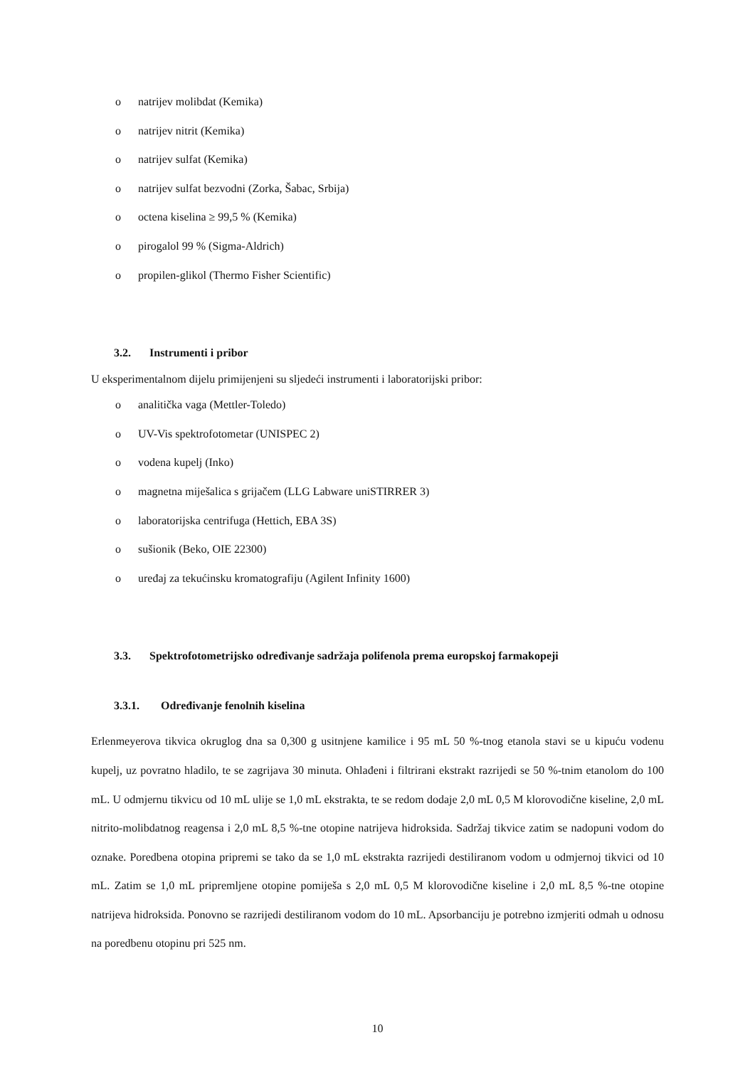o natrijev molibdat (Kemika)
o natrijev nitrit (Kemika)
o natrijev sulfat (Kemika)
o natrijev sulfat bezvodni (Zorka, Šabac, Srbija)
o octena kiselina ≥ 99,5 % (Kemika)
o pirogalol 99 % (Sigma-Aldrich)
o propilen-glikol (Thermo Fisher Scientific)
3.2. Instrumenti i pribor
U eksperimentalnom dijelu primijenjeni su sljedeći instrumenti i laboratorijski pribor:
o analitička vaga (Mettler-Toledo)
o UV-Vis spektrofotometar (UNISPEC 2)
o vodena kupelj (Inko)
o magnetna miješalica s grijačem (LLG Labware uniSTIRRER 3)
o laboratorijska centrifuga (Hettich, EBA 3S)
o sušionik (Beko, OIE 22300)
o uređaj za tekućinsku kromatografiju (Agilent Infinity 1600)
3.3. Spektrofotometrijsko određivanje sadržaja polifenola prema europskoj farmakopeji
3.3.1. Određivanje fenolnih kiselina
Erlenmeyerova tikvica okruglog dna sa 0,300 g usitnjene kamilice i 95 mL 50 %-tnog etanola stavi se u kipuću vodenu kupelj, uz povratno hladilo, te se zagrijava 30 minuta. Ohlađeni i filtrirani ekstrakt razrijedi se 50 %-tnim etanolom do 100 mL. U odmjernu tikvicu od 10 mL ulije se 1,0 mL ekstrakta, te se redom dodaje 2,0 mL 0,5 M klorovodične kiseline, 2,0 mL nitrito-molibdatnog reagensa i 2,0 mL 8,5 %-tne otopine natrijeva hidroksida. Sadržaj tikvice zatim se nadopuni vodom do oznake. Poredbena otopina pripremi se tako da se 1,0 mL ekstrakta razrijedi destiliranom vodom u odmjernoj tikvici od 10 mL. Zatim se 1,0 mL pripremljene otopine pomiješa s 2,0 mL 0,5 M klorovodične kiseline i 2,0 mL 8,5 %-tne otopine natrijeva hidroksida. Ponovno se razrijedi destiliranom vodom do 10 mL. Apsorbanciju je potrebno izmjeriti odmah u odnosu na poredbenu otopinu pri 525 nm.
10